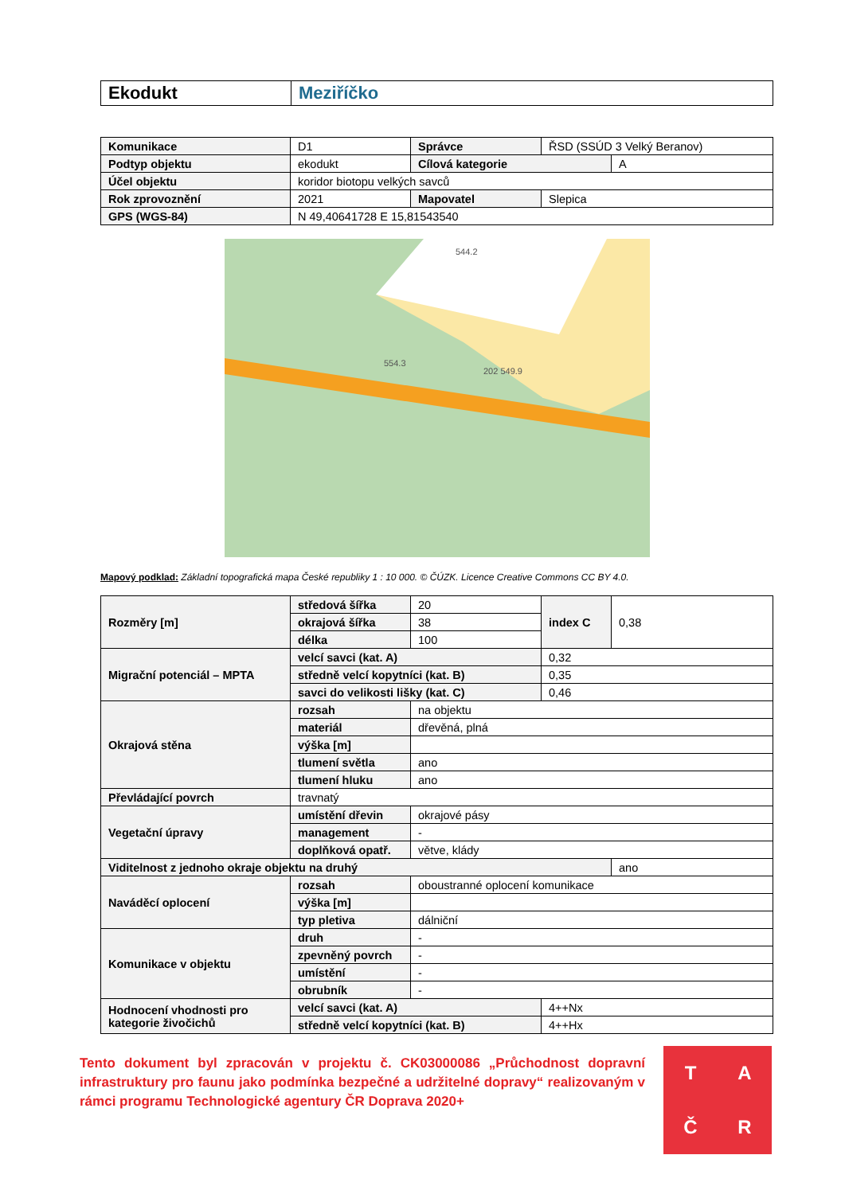| Ekodukt | Meziříčko |
| Komunikace | D1 | Správce | ŘSD (SSÚD 3 Velký Beranov) | |
| Podtyp objektu | ekodukt | Cílová kategorie | | A |
| Účel objektu | koridor biotopu velkých savců | | | |
| Rok zprovoznění | 2021 | Mapovatel | Slepica | |
| GPS (WGS-84) | N 49,40641728 E 15,81543540 | | | |
544.2
554.3
202 549.9
Mapový podklad: Základní topografická mapa České republiky 1 : 10 000. © ČÚZK. Licence Creative Commons CC BY 4.0.
| Rozměry [m] | středová šířka | 20 | index C | 0,38 |
| | okrajová šířka | 38 | | |
| | délka | 100 | | |
| Migrační potenciál – MPTA | velcí savci (kat. A) | | 0,32 | |
| | středně velcí kopytníci (kat. B) | | 0,35 | |
| | savci do velikosti lišky (kat. C) | | 0,46 | |
| Okrajová stěna | rozsah | na objektu | | |
| | materiál | dřevěná, plná | | |
| | výška [m] | | | |
| | tlumení světla | ano | | |
| | tlumení hluku | ano | | |
| Převládající povrch | travnatý | | | |
| Vegetační úpravy | umístění dřevin | okrajové pásy | | |
| | management | - | | |
| | doplňková opatř. | větve, klády | | |
| Viditelnost z jednoho okraje objektu na druhý | | | | ano |
| Naváděcí oplocení | rozsah | oboustranné oplocení komunikace | | |
| | výška [m] | | | |
| | typ pletiva | dálniční | | |
| Komunikace v objektu | druh | - | | |
| | zpevněný povrch | - | | |
| | umístění | - | | |
| | obrubník | - | | |
| Hodnocení vhodnosti pro kategorie živočichů | velcí savci (kat. A) | | 4++Nx | |
| | středně velcí kopytníci (kat. B) | | 4++Hx | |
Tento dokument byl zpracován v projektu č. CK03000086 „Průchodnost dopravní infrastruktury pro faunu jako podmínka bezpečné a udržitelné dopravy“ realizovaným v rámci programu Technologické agentury ČR Doprava 2020+
TAČR